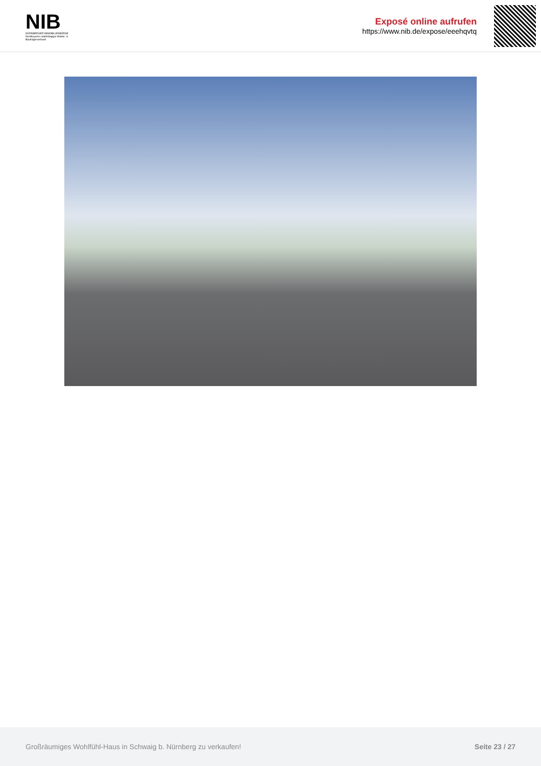NIB
NÜRNBERGER IMMOBILIENBÖRSE
Nordbayerns unabhängiger Makler- & Bauträgerverbund
Exposé online aufrufen
https://www.nib.de/expose/eeehqvtq
Großräumiges Wohlfühl-Haus in Schwaig b. Nürnberg zu verkaufen! Seite 23 / 27